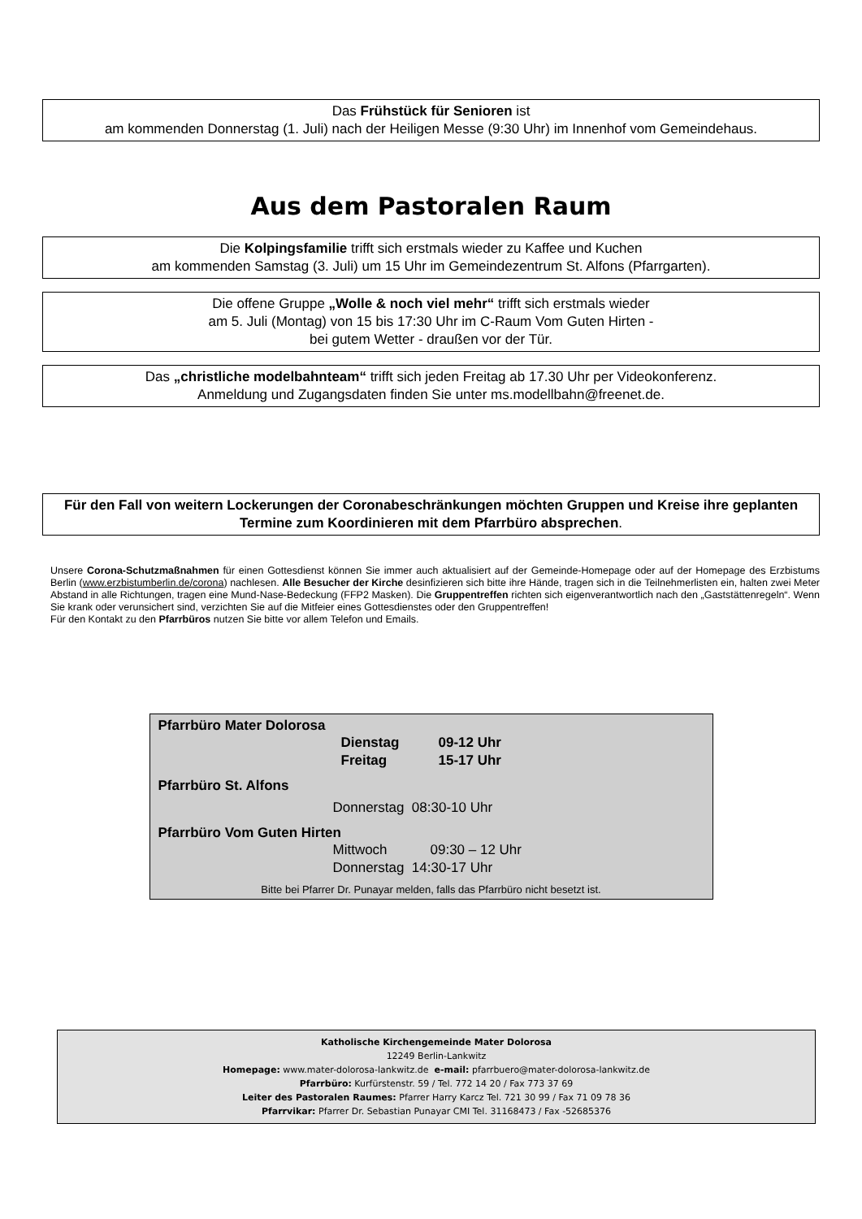Das Frühstück für Senioren ist
am kommenden Donnerstag (1. Juli) nach der Heiligen Messe (9:30 Uhr) im Innenhof vom Gemeindehaus.
Aus dem Pastoralen Raum
Die Kolpingsfamilie trifft sich erstmals wieder zu Kaffee und Kuchen
am kommenden Samstag (3. Juli) um 15 Uhr im Gemeindezentrum St. Alfons (Pfarrgarten).
Die offene Gruppe „Wolle & noch viel mehr“ trifft sich erstmals wieder
am 5. Juli (Montag) von 15 bis 17:30 Uhr im C-Raum Vom Guten Hirten -
bei gutem Wetter - draußen vor der Tür.
Das „christliche modelbahnteam“ trifft sich jeden Freitag ab 17.30 Uhr per Videokonferenz.
Anmeldung und Zugangsdaten finden Sie unter ms.modellbahn@freenet.de.
Für den Fall von weitern Lockerungen der Coronabeschränkungen möchten Gruppen und Kreise ihre geplanten Termine zum Koordinieren mit dem Pfarrbüro absprechen.
Unsere Corona-Schutzmaßnahmen für einen Gottesdienst können Sie immer auch aktualisiert auf der Gemeinde-Homepage oder auf der Homepage des Erzbistums Berlin (www.erzbistumberlin.de/corona) nachlesen. Alle Besucher der Kirche desinfizieren sich bitte ihre Hände, tragen sich in die Teilnehmerlisten ein, halten zwei Meter Abstand in alle Richtungen, tragen eine Mund-Nase-Bedeckung (FFP2 Masken). Die Gruppentreffen richten sich eigenverantwortlich nach den „Gaststättenregeln“. Wenn Sie krank oder verunsichert sind, verzichten Sie auf die Mitfeier eines Gottesdienstes oder den Gruppentreffen!
Für den Kontakt zu den Pfarrbüros nutzen Sie bitte vor allem Telefon und Emails.
Pfarrbüro Mater Dolorosa
Dienstag 09-12 Uhr
Freitag 15-17 Uhr
Pfarrbüro St. Alfons
Donnerstag 08:30-10 Uhr
Pfarrbüro Vom Guten Hirten
Mittwoch 09:30 – 12 Uhr
Donnerstag 14:30-17 Uhr
Bitte bei Pfarrer Dr. Punayar melden, falls das Pfarrbüro nicht besetzt ist.
Katholische Kirchengemeinde Mater Dolorosa
12249 Berlin-Lankwitz
Homepage: www.mater-dolorosa-lankwitz.de e-mail: pfarrbuero@mater-dolorosa-lankwitz.de
Pfarrbüro: Kurfürstenstr. 59 / Tel. 772 14 20 / Fax 773 37 69
Leiter des Pastoralen Raumes: Pfarrer Harry Karcz Tel. 721 30 99 / Fax 71 09 78 36
Pfarrvikar: Pfarrer Dr. Sebastian Punayar CMI Tel. 31168473 / Fax -52685376